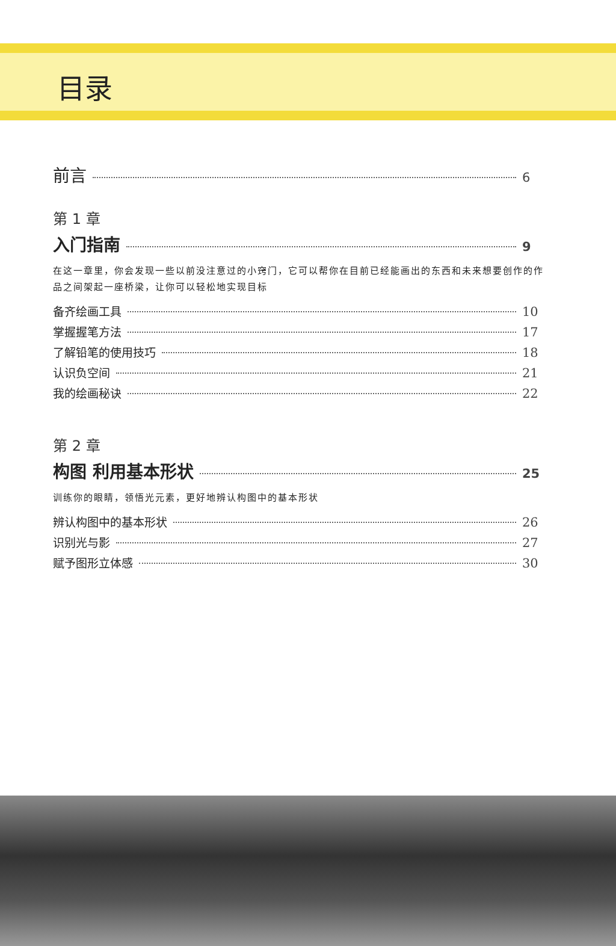目录
前言 6
第 1 章
入门指南 9
在这一章里，你会发现一些以前没注意过的小窍门，它可以帮你在目前已经能画出的东西和未来想要创作的作品之间架起一座桥梁，让你可以轻松地实现目标
备齐绘画工具 10
掌握握笔方法 17
了解铅笔的使用技巧 18
认识负空间 21
我的绘画秘诀 22
第 2 章
构图 利用基本形状 25
训练你的眼睛，领悟光元素，更好地辨认构图中的基本形状
辨认构图中的基本形状 26
识别光与影 27
赋予图形立体感 30